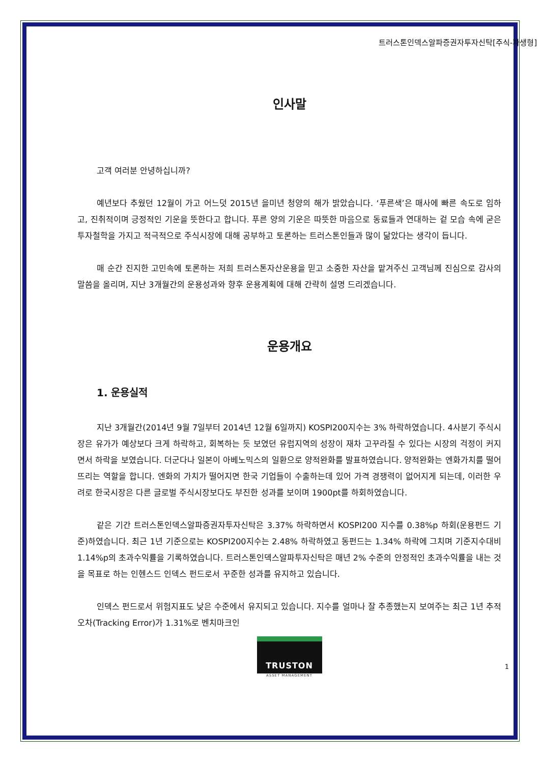트러스톤인덱스알파증권자투자신탁[주식-파생형]
인사말
고객 여러분 안녕하십니까?
예년보다 추웠던 12월이 가고 어느덧 2015년 을미년 청양의 해가 밝았습니다. ‘푸른색’은 매사에 빠른 속도로 임하고, 진취적이며 긍정적인 기운을 뜻한다고 합니다. 푸른 양의 기운은 따뜻한 마음으로 동료들과 연대하는 겉 모습 속에 굳은 투자철학을 가지고 적극적으로 주식시장에 대해 공부하고 토론하는 트러스톤인들과 많이 닮았다는 생각이 듭니다.
매 순간 진지한 고민속에 토론하는 저희 트러스톤자산운용을 믿고 소중한 자산을 맡겨주신 고객님께 진심으로 감사의 말씀을 올리며, 지난 3개월간의 운용성과와 향후 운용계획에 대해 간략히 설명 드리겠습니다.
운용개요
1. 운용실적
지난 3개월간(2014년 9월 7일부터 2014년 12월 6일까지) KOSPI200지수는 3% 하락하였습니다. 4사분기 주식시장은 유가가 예상보다 크게 하락하고, 회복하는 듯 보였던 유럽지역의 성장이 재차 고꾸라질 수 있다는 시장의 걱정이 커지면서 하락을 보였습니다. 더군다나 일본이 아베노믹스의 일환으로 양적완화를 발표하였습니다. 양적완화는 엔화가치를 떨어뜨리는 역할을 합니다. 엔화의 가치가 떨어지면 한국 기업들이 수출하는데 있어 가격 경쟁력이 없어지게 되는데, 이러한 우려로 한국시장은 다른 글로벌 주식시장보다도 부진한 성과를 보이며 1900pt를 하회하였습니다.
같은 기간 트러스톤인덱스알파증권자투자신탁은 3.37% 하락하면서 KOSPI200 지수를 0.38%p 하회(운용펀드 기준)하였습니다. 최근 1년 기준으로는 KOSPI200지수는 2.48% 하락하였고 동펀드는 1.34% 하락에 그치며 기준지수대비 1.14%p의 초과수익률을 기록하였습니다. 트러스톤인덱스알파투자신탁은 매년 2% 수준의 안정적인 초과수익률을 내는 것을 목표로 하는 인헨스드 인덱스 펀드로서 꾸준한 성과를 유지하고 있습니다.
인덱스 펀드로서 위험지표도 낮은 수준에서 유지되고 있습니다. 지수를 얼마나 잘 추종했는지 보여주는 최근 1년 추적오차(Tracking Error)가 1.31%로 벤치마크인
TRUSTON
ASSET MANAGEMENT
1